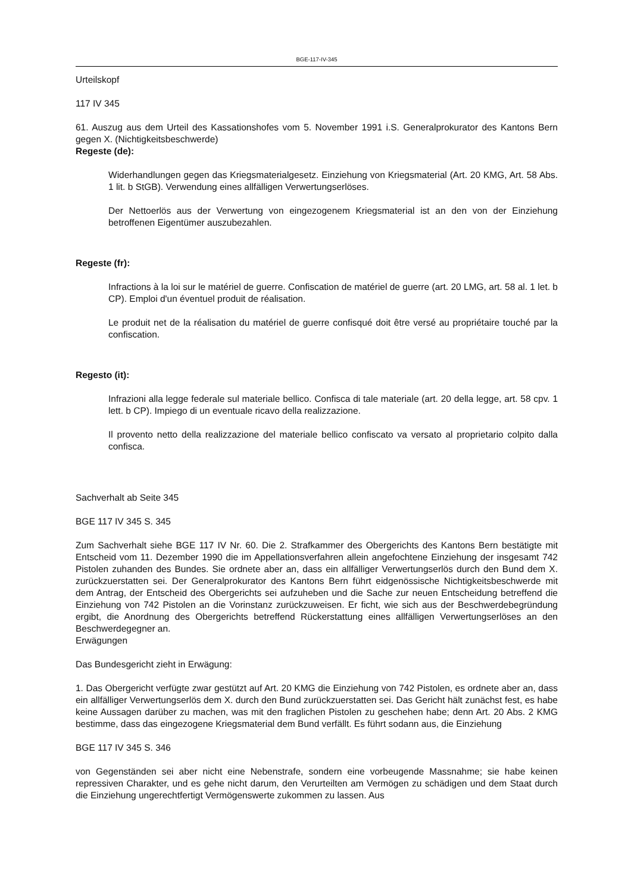BGE-117-IV-345
Urteilskopf
117 IV 345
61. Auszug aus dem Urteil des Kassationshofes vom 5. November 1991 i.S. Generalprokurator des Kantons Bern gegen X. (Nichtigkeitsbeschwerde)
Regeste (de):
Widerhandlungen gegen das Kriegsmaterialgesetz. Einziehung von Kriegsmaterial (Art. 20 KMG, Art. 58 Abs. 1 lit. b StGB). Verwendung eines allfälligen Verwertungserlöses.
Der Nettoerlös aus der Verwertung von eingezogenem Kriegsmaterial ist an den von der Einziehung betroffenen Eigentümer auszubezahlen.
Regeste (fr):
Infractions à la loi sur le matériel de guerre. Confiscation de matériel de guerre (art. 20 LMG, art. 58 al. 1 let. b CP). Emploi d'un éventuel produit de réalisation.
Le produit net de la réalisation du matériel de guerre confisqué doit être versé au propriétaire touché par la confiscation.
Regesto (it):
Infrazioni alla legge federale sul materiale bellico. Confisca di tale materiale (art. 20 della legge, art. 58 cpv. 1 lett. b CP). Impiego di un eventuale ricavo della realizzazione.
Il provento netto della realizzazione del materiale bellico confiscato va versato al proprietario colpito dalla confisca.
Sachverhalt ab Seite 345
BGE 117 IV 345 S. 345
Zum Sachverhalt siehe BGE 117 IV Nr. 60. Die 2. Strafkammer des Obergerichts des Kantons Bern bestätigte mit Entscheid vom 11. Dezember 1990 die im Appellationsverfahren allein angefochtene Einziehung der insgesamt 742 Pistolen zuhanden des Bundes. Sie ordnete aber an, dass ein allfälliger Verwertungserlös durch den Bund dem X. zurückzuerstatten sei. Der Generalprokurator des Kantons Bern führt eidgenössische Nichtigkeitsbeschwerde mit dem Antrag, der Entscheid des Obergerichts sei aufzuheben und die Sache zur neuen Entscheidung betreffend die Einziehung von 742 Pistolen an die Vorinstanz zurückzuweisen. Er ficht, wie sich aus der Beschwerdebegründung ergibt, die Anordnung des Obergerichts betreffend Rückerstattung eines allfälligen Verwertungserlöses an den Beschwerdegegner an.
Erwägungen
Das Bundesgericht zieht in Erwägung:
1. Das Obergericht verfügte zwar gestützt auf Art. 20 KMG die Einziehung von 742 Pistolen, es ordnete aber an, dass ein allfälliger Verwertungserlös dem X. durch den Bund zurückzuerstatten sei. Das Gericht hält zunächst fest, es habe keine Aussagen darüber zu machen, was mit den fraglichen Pistolen zu geschehen habe; denn Art. 20 Abs. 2 KMG bestimme, dass das eingezogene Kriegsmaterial dem Bund verfällt. Es führt sodann aus, die Einziehung
BGE 117 IV 345 S. 346
von Gegenständen sei aber nicht eine Nebenstrafe, sondern eine vorbeugende Massnahme; sie habe keinen repressiven Charakter, und es gehe nicht darum, den Verurteilten am Vermögen zu schädigen und dem Staat durch die Einziehung ungerechtfertigt Vermögenswerte zukommen zu lassen. Aus